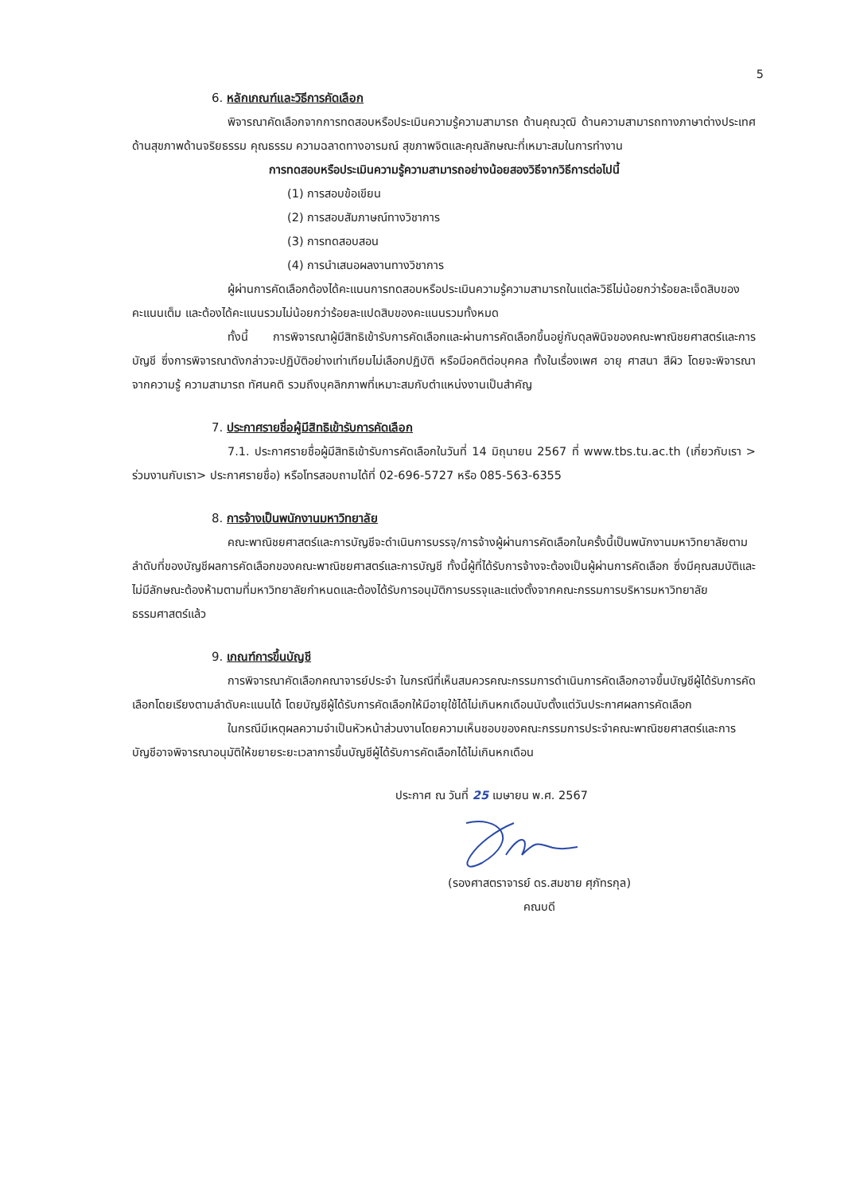5
6. หลักเกณฑ์และวิธีการคัดเลือก
พิจารณาคัดเลือกจากการทดสอบหรือประเมินความรู้ความสามารถ ด้านคุณวุฒิ ด้านความสามารถทางภาษาต่างประเทศ ด้านสุขภาพด้านจริยธรรม คุณธรรม ความฉลาดทางอารมณ์ สุขภาพจิตและคุณลักษณะที่เหมาะสมในการทำงาน
การทดสอบหรือประเมินความรู้ความสามารถอย่างน้อยสองวิธีจากวิธีการต่อไปนี้
(1) การสอบข้อเขียน
(2) การสอบสัมภาษณ์ทางวิชาการ
(3) การทดสอบสอน
(4) การนำเสนอผลงานทางวิชาการ
ผู้ผ่านการคัดเลือกต้องได้คะแนนการทดสอบหรือประเมินความรู้ความสามารถในแต่ละวิธีไม่น้อยกว่าร้อยละเจ็ดสิบของคะแนนเต็ม และต้องได้คะแนนรวมไม่น้อยกว่าร้อยละแปดสิบของคะแนนรวมทั้งหมด
ทั้งนี้ การพิจารณาผู้มีสิทธิเข้ารับการคัดเลือกและผ่านการคัดเลือกขึ้นอยู่กับดุลพินิจของคณะพาณิชยศาสตร์และการบัญชี ซึ่งการพิจารณาดังกล่าวจะปฏิบัติอย่างเท่าเทียมไม่เลือกปฏิบัติ หรือมีอคติต่อบุคคล ทั้งในเรื่องเพศ อายุ ศาสนา สีผิว โดยจะพิจารณาจากความรู้ ความสามารถ ทัศนคติ รวมถึงบุคลิกภาพที่เหมาะสมกับตำแหน่งงานเป็นสำคัญ
7. ประกาศรายชื่อผู้มีสิทธิเข้ารับการคัดเลือก
7.1. ประกาศรายชื่อผู้มีสิทธิเข้ารับการคัดเลือกในวันที่ 14 มิถุนายน 2567 ที่ www.tbs.tu.ac.th (เกี่ยวกับเรา > ร่วมงานกับเรา> ประกาศรายชื่อ) หรือโทรสอบถามได้ที่ 02-696-5727 หรือ 085-563-6355
8. การจ้างเป็นพนักงานมหาวิทยาลัย
คณะพาณิชยศาสตร์และการบัญชีจะดำเนินการบรรจุ/การจ้างผู้ผ่านการคัดเลือกในครั้งนี้เป็นพนักงานมหาวิทยาลัยตามลำดับที่ของบัญชีผลการคัดเลือกของคณะพาณิชยศาสตร์และการบัญชี ทั้งนี้ผู้ที่ได้รับการจ้างจะต้องเป็นผู้ผ่านการคัดเลือก ซึ่งมีคุณสมบัติและไม่มีลักษณะต้องห้ามตามที่มหาวิทยาลัยกำหนดและต้องได้รับการอนุมัติการบรรจุและแต่งตั้งจากคณะกรรมการบริหารมหาวิทยาลัยธรรมศาสตร์แล้ว
9. เกณฑ์การขึ้นบัญชี
การพิจารณาคัดเลือกคณาจารย์ประจำ ในกรณีที่เห็นสมควรคณะกรรมการดำเนินการคัดเลือกอาจขึ้นบัญชีผู้ได้รับการคัดเลือกโดยเรียงตามลำดับคะแนนได้ โดยบัญชีผู้ได้รับการคัดเลือกให้มีอายุใช้ได้ไม่เกินหกเดือนนับตั้งแต่วันประกาศผลการคัดเลือก
ในกรณีมีเหตุผลความจำเป็นหัวหน้าส่วนงานโดยความเห็นชอบของคณะกรรมการประจำคณะพาณิชยศาสตร์และการบัญชีอาจพิจารณาอนุมัติให้ขยายระยะเวลาการขึ้นบัญชีผู้ได้รับการคัดเลือกได้ไม่เกินหกเดือน
ประกาศ ณ วันที่ 25 เมษายน พ.ศ. 2567
(รองศาสตราจารย์ ดร.สมชาย ศุภัทรกุล)
คณบดี